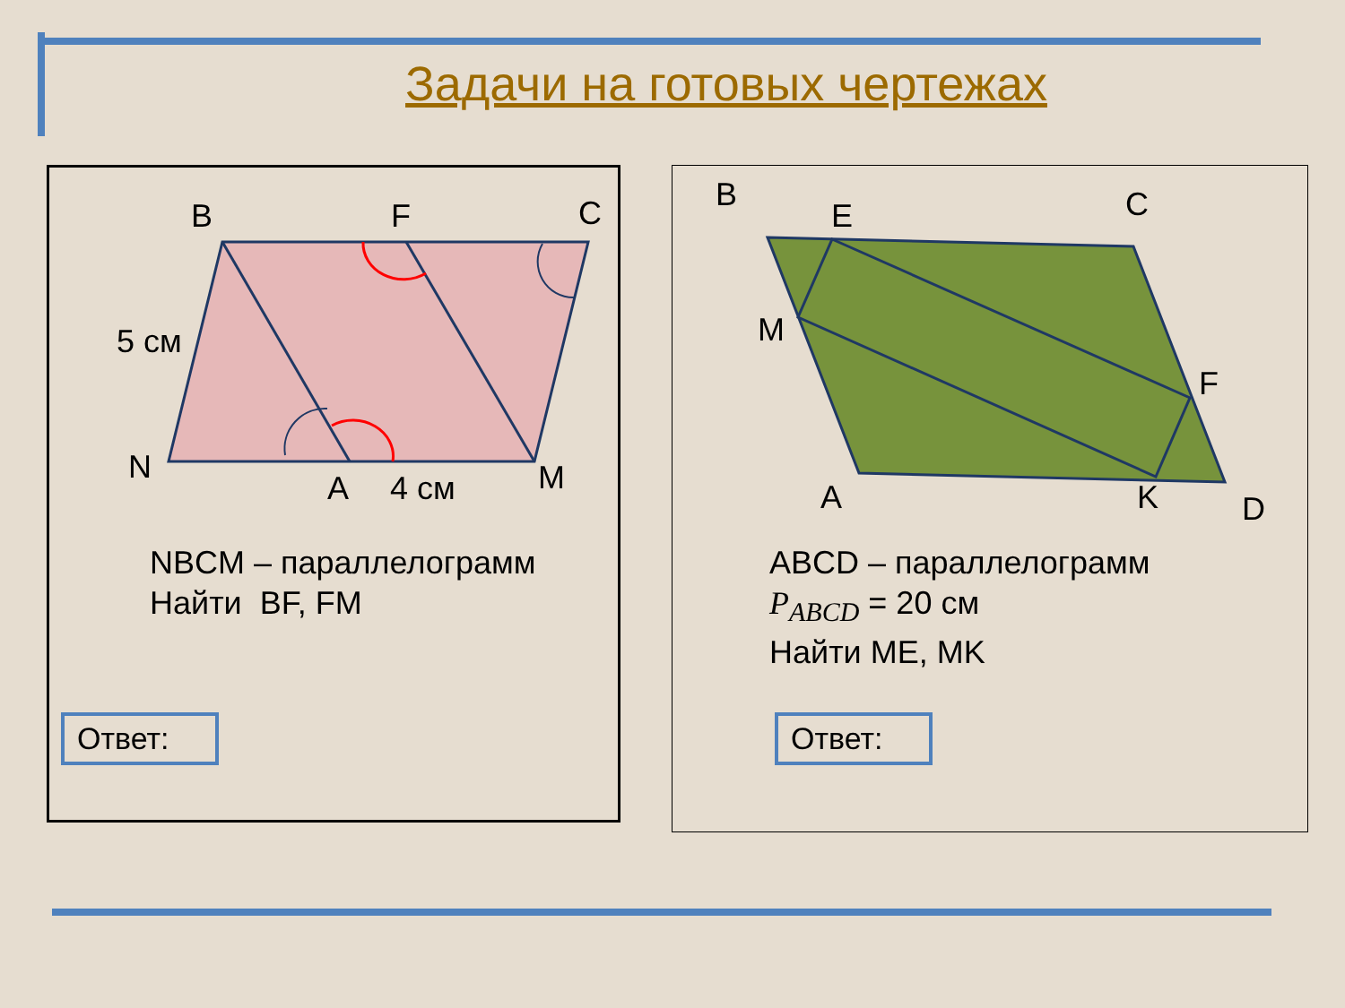Задачи на готовых чертежах
B F C
5 см
N
A 4 см M
NBCM – параллелограмм
Найти BF, FM
Ответ:
B
E C
M
F
A K D
ABCD – параллелограмм
P<sub>ABCD</sub> = 20 см
Найти ME, MK
Ответ: